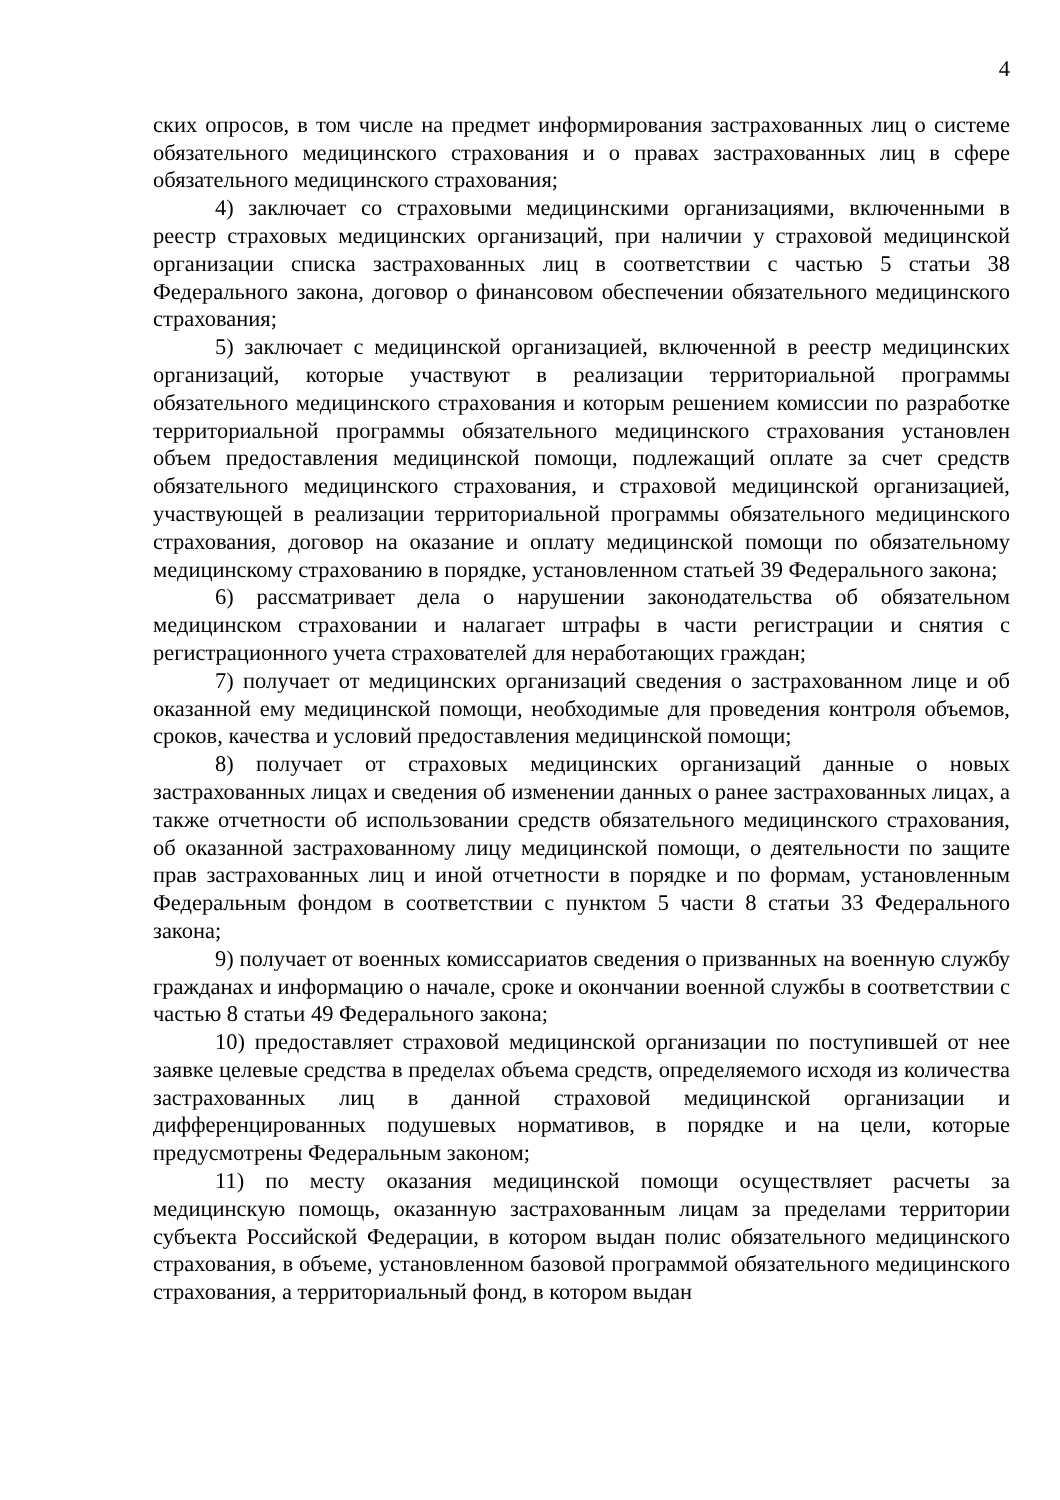4
ских опросов, в том числе на предмет информирования застрахованных лиц о системе обязательного медицинского страхования и о правах застрахованных лиц в сфере обязательного медицинского страхования;
4) заключает со страховыми медицинскими организациями, включенными в реестр страховых медицинских организаций, при наличии у страховой медицинской организации списка застрахованных лиц в соответствии с частью 5 статьи 38 Федерального закона, договор о финансовом обеспечении обязательного медицинского страхования;
5) заключает с медицинской организацией, включенной в реестр медицинских организаций, которые участвуют в реализации территориальной программы обязательного медицинского страхования и которым решением комиссии по разработке территориальной программы обязательного медицинского страхования установлен объем предоставления медицинской помощи, подлежащий оплате за счет средств обязательного медицинского страхования, и страховой медицинской организацией, участвующей в реализации территориальной программы обязательного медицинского страхования, договор на оказание и оплату медицинской помощи по обязательному медицинскому страхованию в порядке, установленном статьей 39 Федерального закона;
6) рассматривает дела о нарушении законодательства об обязательном медицинском страховании и налагает штрафы в части регистрации и снятия с регистрационного учета страхователей для неработающих граждан;
7) получает от медицинских организаций сведения о застрахованном лице и об оказанной ему медицинской помощи, необходимые для проведения контроля объемов, сроков, качества и условий предоставления медицинской помощи;
8) получает от страховых медицинских организаций данные о новых застрахованных лицах и сведения об изменении данных о ранее застрахованных лицах, а также отчетности об использовании средств обязательного медицинского страхования, об оказанной застрахованному лицу медицинской помощи, о деятельности по защите прав застрахованных лиц и иной отчетности в порядке и по формам, установленным Федеральным фондом в соответствии с пунктом 5 части 8 статьи 33 Федерального закона;
9) получает от военных комиссариатов сведения о призванных на военную службу гражданах и информацию о начале, сроке и окончании военной службы в соответствии с частью 8 статьи 49 Федерального закона;
10) предоставляет страховой медицинской организации по поступившей от нее заявке целевые средства в пределах объема средств, определяемого исходя из количества застрахованных лиц в данной страховой медицинской организации и дифференцированных подушевых нормативов, в порядке и на цели, которые предусмотрены Федеральным законом;
11) по месту оказания медицинской помощи осуществляет расчеты за медицинскую помощь, оказанную застрахованным лицам за пределами территории субъекта Российской Федерации, в котором выдан полис обязательного медицинского страхования, в объеме, установленном базовой программой обязательного медицинского страхования, а территориальный фонд, в котором выдан